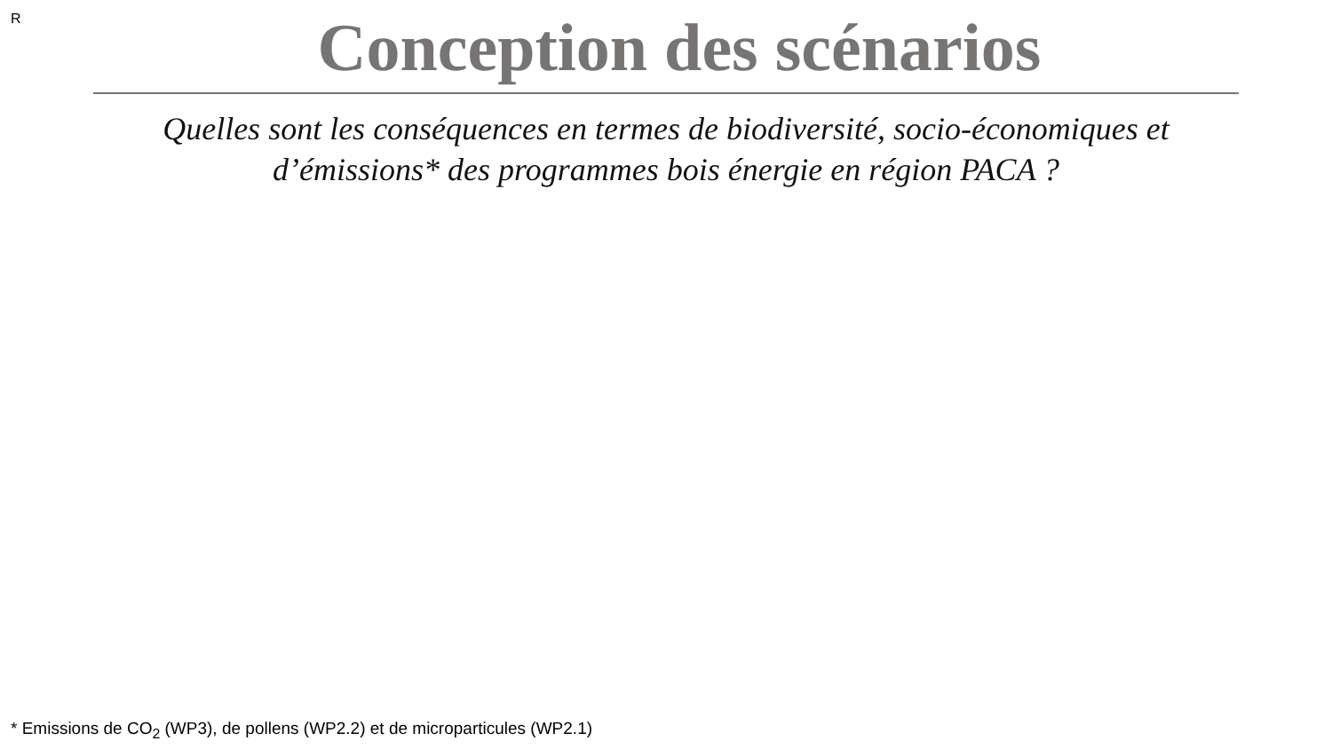R
Conception des scénarios
Quelles sont les conséquences en termes de biodiversité, socio-économiques et
d’émissions* des programmes bois énergie en région PACA ?
* Emissions de CO<sub>2</sub> (WP3), de pollens (WP2.2) et de microparticules (WP2.1)